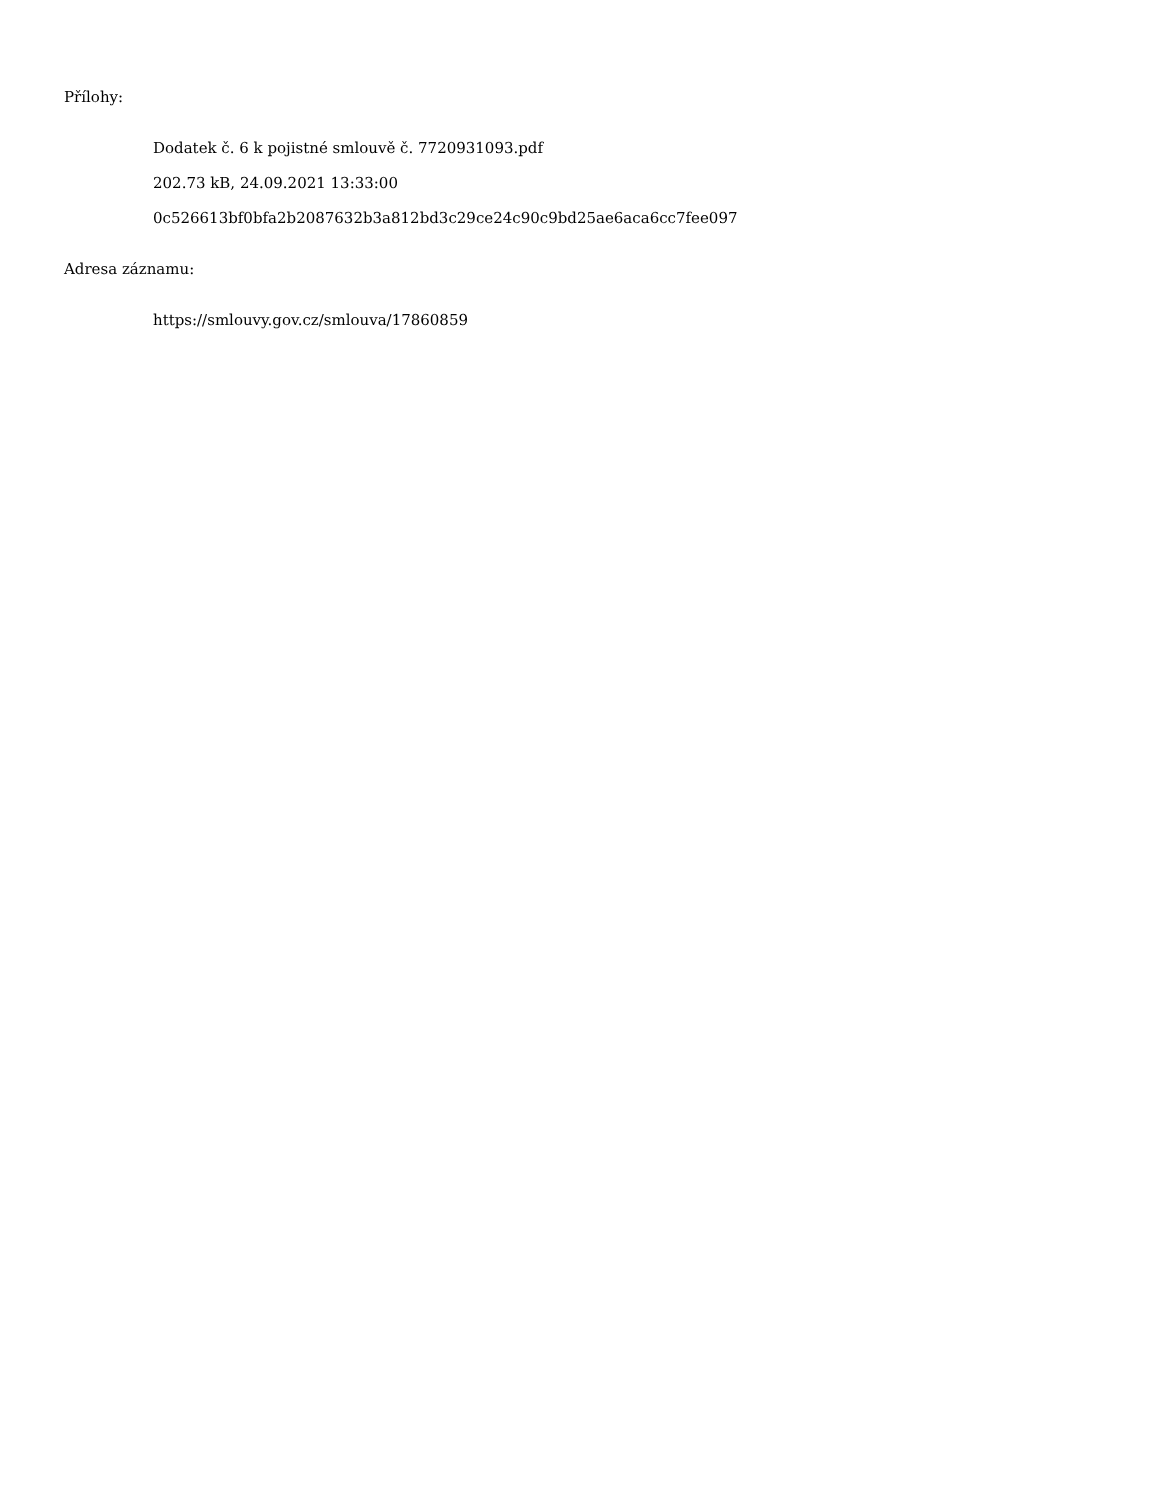Přílohy:
Dodatek č. 6 k pojistné smlouvě č. 7720931093.pdf
202.73 kB, 24.09.2021 13:33:00
0c526613bf0bfa2b2087632b3a812bd3c29ce24c90c9bd25ae6aca6cc7fee097
Adresa záznamu:
https://smlouvy.gov.cz/smlouva/17860859